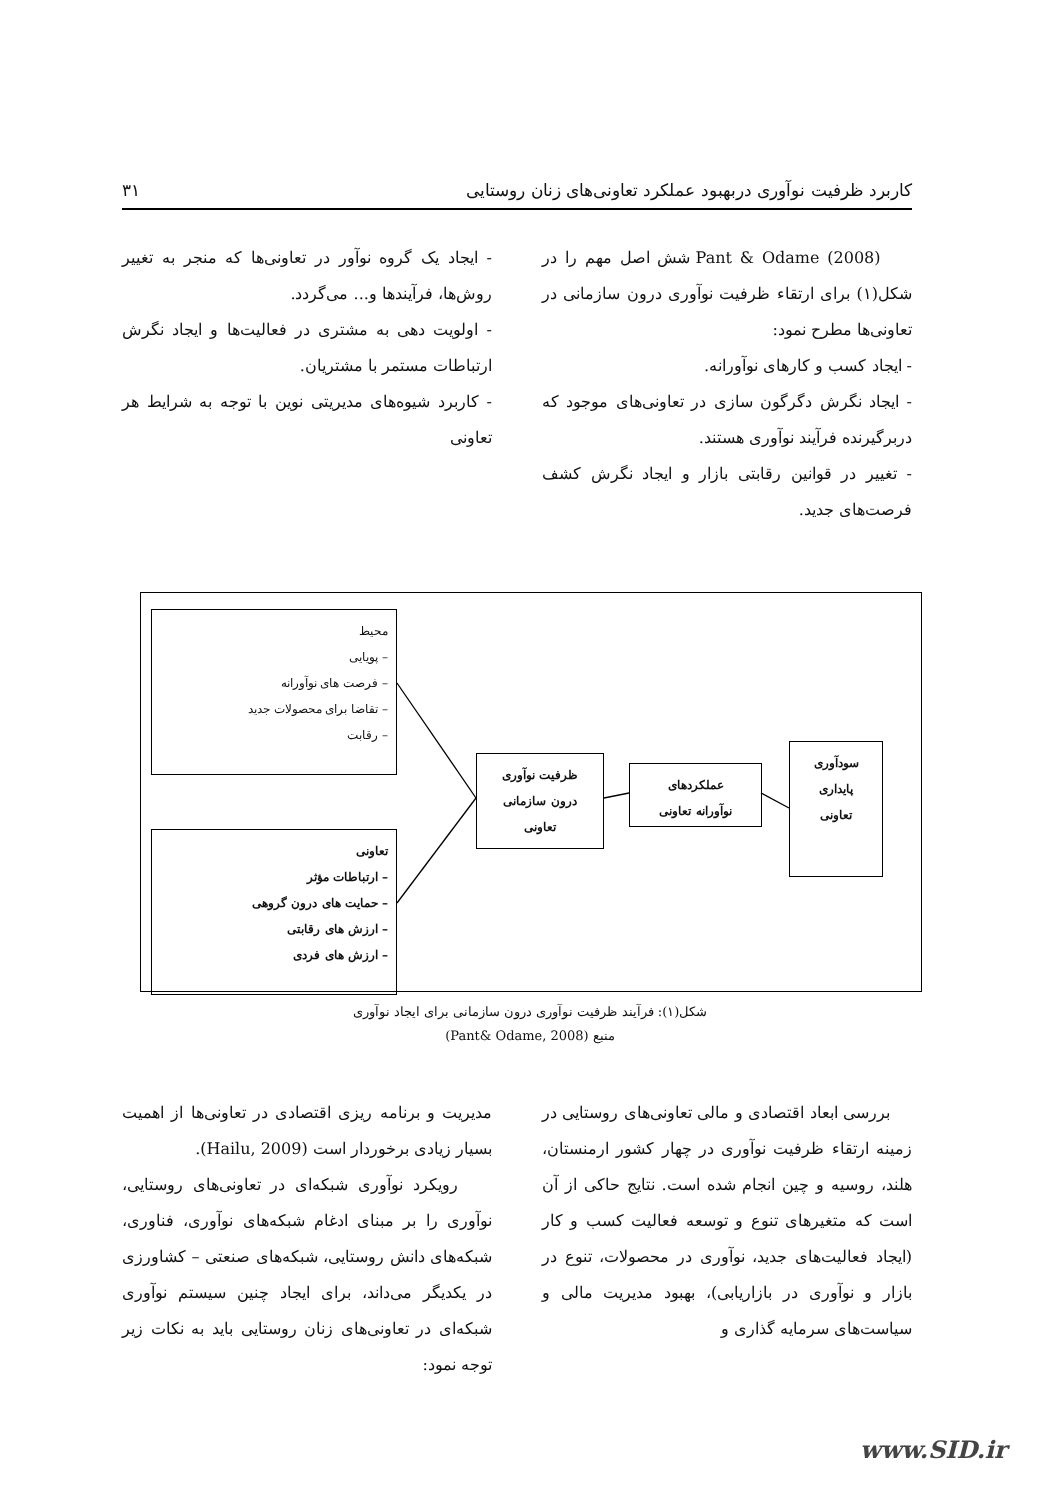کاربرد ظرفیت نوآوری دربهبود عملکرد تعاونی‌های زنان روستایی ۳۱
Pant & Odame (2008) شش اصل مهم را در شکل(۱) برای ارتقاء ظرفیت نوآوری درون سازمانی در تعاونی‌ها مطرح نمود:
- ایجاد کسب و کارهای نوآورانه.
- ایجاد نگرش دگرگون سازی در تعاونی‌های موجود که دربرگیرنده فرآیند نوآوری هستند.
- تغییر در قوانین رقابتی بازار و ایجاد نگرش کشف فرصت‌های جدید.
- ایجاد یک گروه نوآور در تعاونی‌ها که منجر به تغییر روش‌ها، فرآیندها و... می‌گردد.
- اولویت دهی به مشتری در فعالیت‌ها و ایجاد نگرش ارتباطات مستمر با مشتریان.
- کاربرد شیوه‌های مدیریتی نوین با توجه به شرایط هر تعاونی
محیط
– پویایی
– فرصت های نوآورانه
– تقاضا برای محصولات جدید
– رقابت
تعاونی
– ارتباطات مؤثر
– حمایت های درون گروهی
– ارزش های رقابتی
– ارزش های فردی
ظرفیت نوآوری
درون سازمانی
تعاونی
عملکردهای
نوآورانه تعاونی
سودآوری
پایداری
تعاونی
شکل(۱): فرآیند ظرفیت نوآوری درون سازمانی برای ایجاد نوآوری
منبع (Pant& Odame, 2008)
بررسی ابعاد اقتصادی و مالی تعاونی‌های روستایی در زمینه ارتقاء ظرفیت نوآوری در چهار کشور ارمنستان، هلند، روسیه و چین انجام شده است. نتایج حاکی از آن است که متغیرهای تنوع و توسعه فعالیت کسب و کار (ایجاد فعالیت‌های جدید، نوآوری در محصولات، تنوع در بازار و نوآوری در بازاریابی)، بهبود مدیریت مالی و سیاست‌های سرمایه گذاری و
مدیریت و برنامه ریزی اقتصادی در تعاونی‌ها از اهمیت بسیار زیادی برخوردار است (Hailu, 2009).
رویکرد نوآوری شبکه‌ای در تعاونی‌های روستایی، نوآوری را بر مبنای ادغام شبکه‌های نوآوری، فناوری، شبکه‌های دانش روستایی، شبکه‌های صنعتی – کشاورزی در یکدیگر می‌داند، برای ایجاد چنین سیستم نوآوری شبکه‌ای در تعاونی‌های زنان روستایی باید به نکات زیر توجه نمود:
www.SID.ir